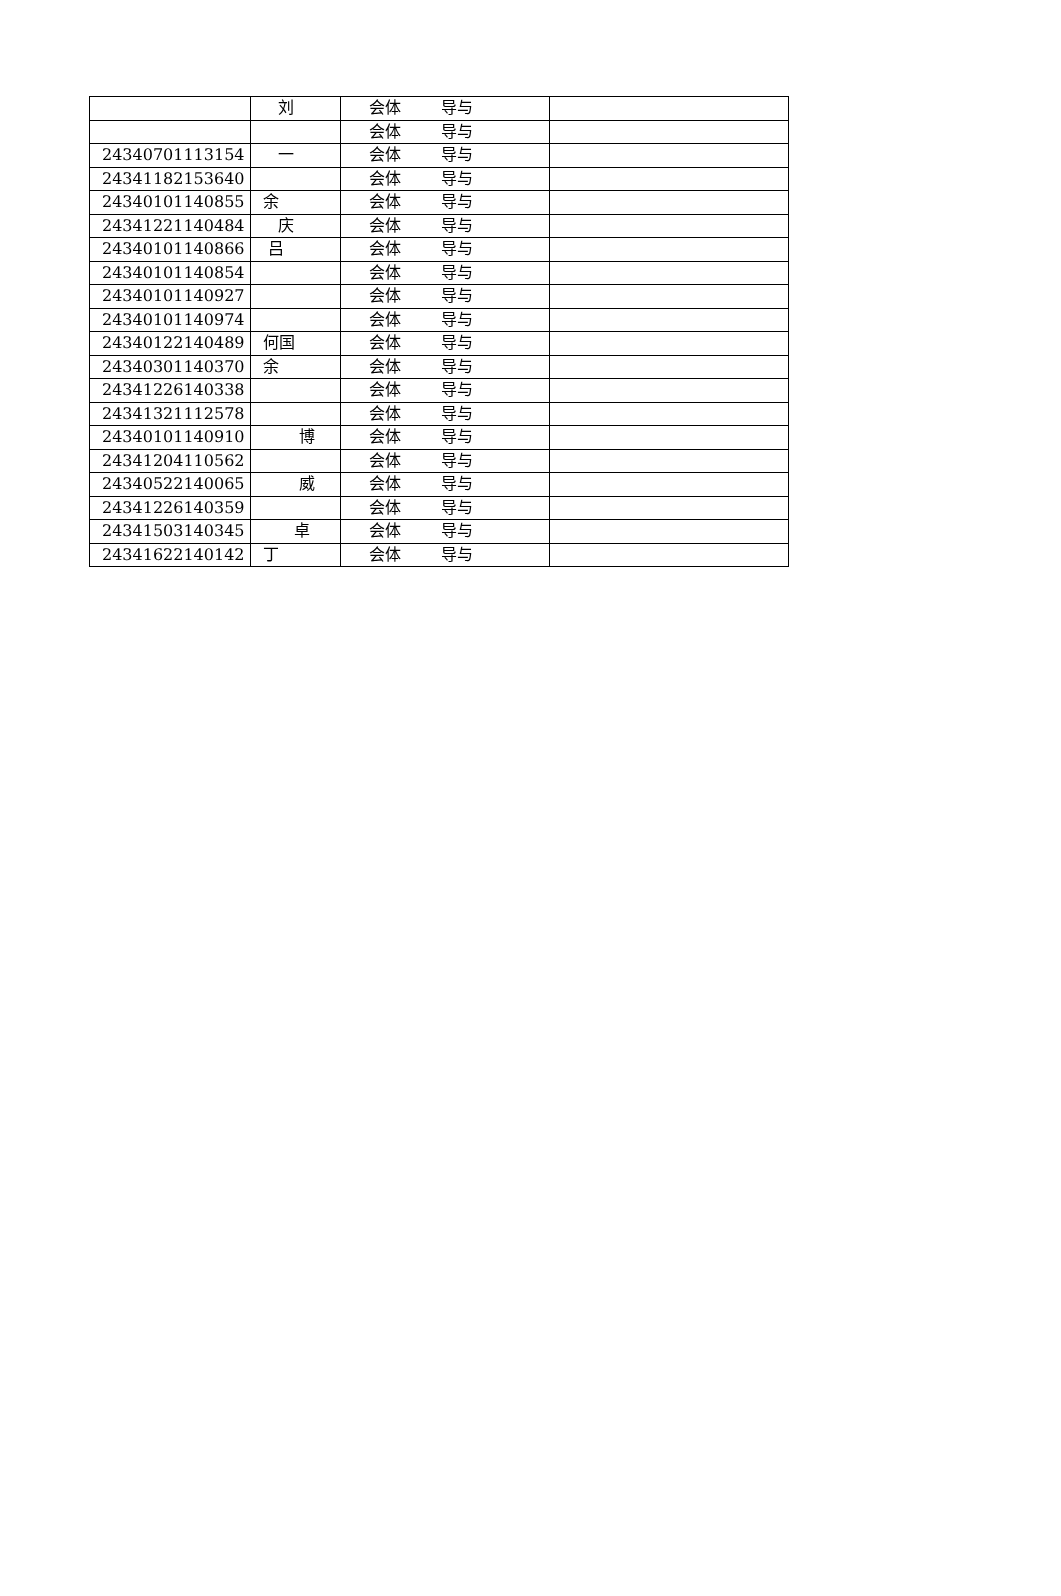| | 刘 | 会体 导与 | |
| | | 会体 导与 | |
| 24340701113154 | 一 | 会体 导与 | |
| 24341182153640 | | 会体 导与 | |
| 24340101140855 | 余 | 会体 导与 | |
| 24341221140484 | 庆 | 会体 导与 | |
| 24340101140866 | 吕 | 会体 导与 | |
| 24340101140854 | | 会体 导与 | |
| 24340101140927 | | 会体 导与 | |
| 24340101140974 | | 会体 导与 | |
| 24340122140489 | 何国 | 会体 导与 | |
| 24340301140370 | 余 | 会体 导与 | |
| 24341226140338 | | 会体 导与 | |
| 24341321112578 | | 会体 导与 | |
| 24340101140910 | 博 | 会体 导与 | |
| 24341204110562 | | 会体 导与 | |
| 24340522140065 | 威 | 会体 导与 | |
| 24341226140359 | | 会体 导与 | |
| 24341503140345 | 卓 | 会体 导与 | |
| 24341622140142 | 丁 | 会体 导与 | |